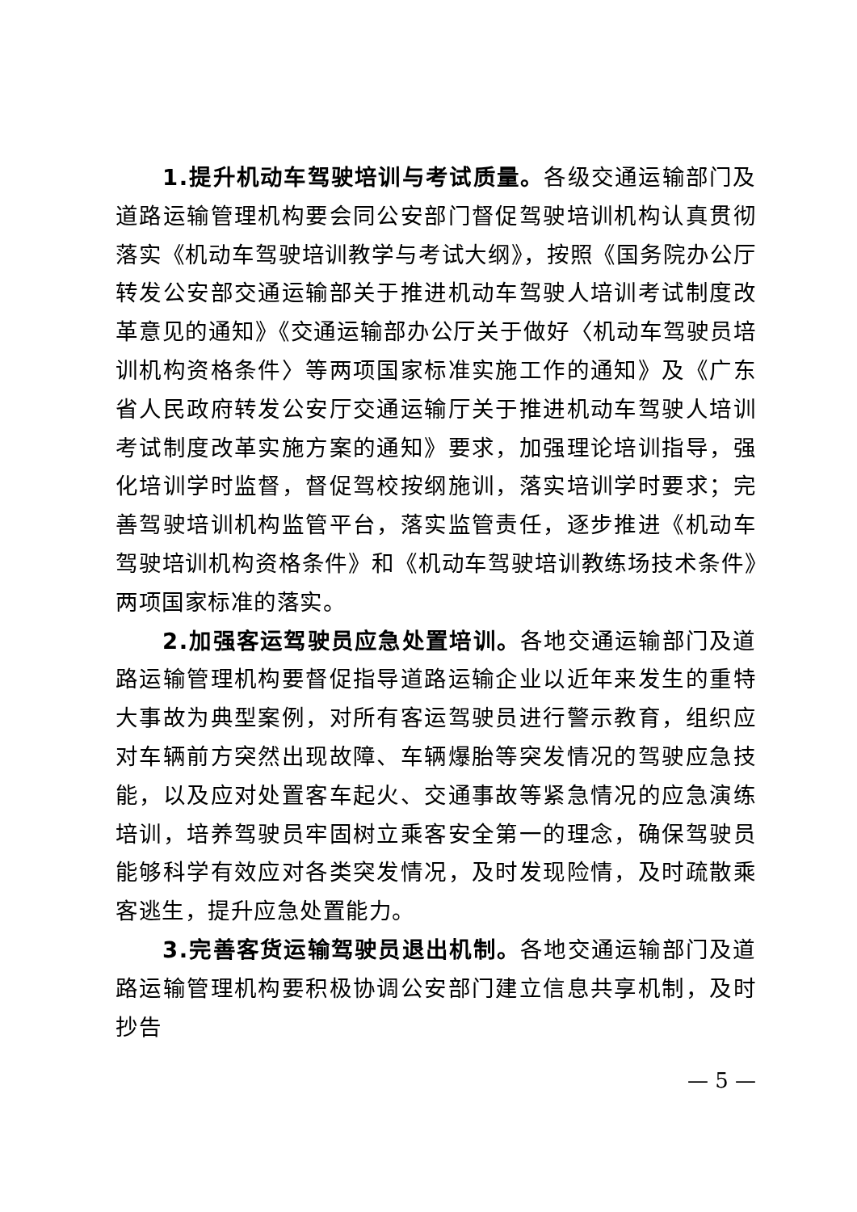1.提升机动车驾驶培训与考试质量。各级交通运输部门及道路运输管理机构要会同公安部门督促驾驶培训机构认真贯彻落实《机动车驾驶培训教学与考试大纲》，按照《国务院办公厅转发公安部交通运输部关于推进机动车驾驶人培训考试制度改革意见的通知》《交通运输部办公厅关于做好〈机动车驾驶员培训机构资格条件〉等两项国家标准实施工作的通知》及《广东省人民政府转发公安厅交通运输厅关于推进机动车驾驶人培训考试制度改革实施方案的通知》要求，加强理论培训指导，强化培训学时监督，督促驾校按纲施训，落实培训学时要求；完善驾驶培训机构监管平台，落实监管责任，逐步推进《机动车驾驶培训机构资格条件》和《机动车驾驶培训教练场技术条件》两项国家标准的落实。
2.加强客运驾驶员应急处置培训。各地交通运输部门及道路运输管理机构要督促指导道路运输企业以近年来发生的重特大事故为典型案例，对所有客运驾驶员进行警示教育，组织应对车辆前方突然出现故障、车辆爆胎等突发情况的驾驶应急技能，以及应对处置客车起火、交通事故等紧急情况的应急演练培训，培养驾驶员牢固树立乘客安全第一的理念，确保驾驶员能够科学有效应对各类突发情况，及时发现险情，及时疏散乘客逃生，提升应急处置能力。
3.完善客货运输驾驶员退出机制。各地交通运输部门及道路运输管理机构要积极协调公安部门建立信息共享机制，及时抄告
— 5 —